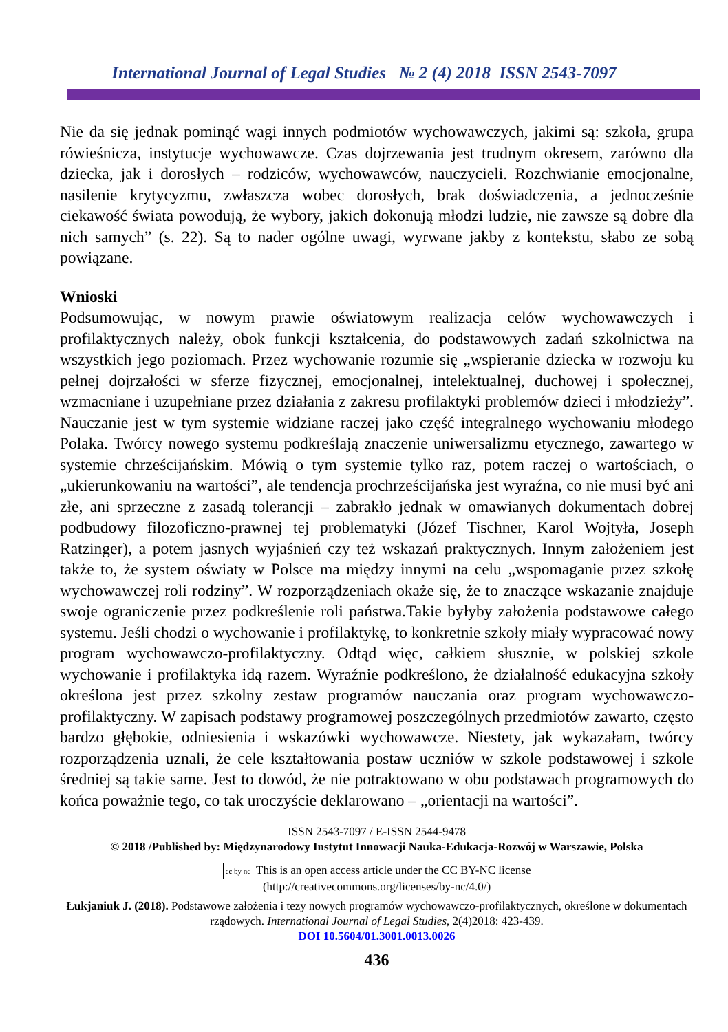International Journal of Legal Studies № 2 (4) 2018 ISSN 2543-7097
Nie da się jednak pominąć wagi innych podmiotów wychowawczych, jakimi są: szkoła, grupa rówieśnicza, instytucje wychowawcze. Czas dojrzewania jest trudnym okresem, zarówno dla dziecka, jak i dorosłych – rodziców, wychowawców, nauczycieli. Rozchwianie emocjonalne, nasilenie krytycyzmu, zwłaszcza wobec dorosłych, brak doświadczenia, a jednocześnie ciekawość świata powodują, że wybory, jakich dokonują młodzi ludzie, nie zawsze są dobre dla nich samych” (s. 22). Są to nader ogólne uwagi, wyrwane jakby z kontekstu, słabo ze sobą powiązane.
Wnioski
Podsumowując, w nowym prawie oświatowym realizacja celów wychowawczych i profilaktycznych należy, obok funkcji kształcenia, do podstawowych zadań szkolnictwa na wszystkich jego poziomach. Przez wychowanie rozumie się „wspieranie dziecka w rozwoju ku pełnej dojrzałości w sferze fizycznej, emocjonalnej, intelektualnej, duchowej i społecznej, wzmacniane i uzupełniane przez działania z zakresu profilaktyki problemów dzieci i młodzieży”. Nauczanie jest w tym systemie widziane raczej jako część integralnego wychowaniu młodego Polaka. Twórcy nowego systemu podkreślają znaczenie uniwersalizmu etycznego, zawartego w systemie chrześcijańskim. Mówią o tym systemie tylko raz, potem raczej o wartościach, o „ukierunkowaniu na wartości”, ale tendencja prochrześcijańska jest wyraźna, co nie musi być ani złe, ani sprzeczne z zasadą tolerancji – zabrakło jednak w omawianych dokumentach dobrej podbudowy filozoficzno-prawnej tej problematyki (Józef Tischner, Karol Wojtyła, Joseph Ratzinger), a potem jasnych wyjaśnień czy też wskazań praktycznych. Innym założeniem jest także to, że system oświaty w Polsce ma między innymi na celu „wspomaganie przez szkołę wychowawczej roli rodziny”. W rozporządzeniach okaże się, że to znaczące wskazanie znajduje swoje ograniczenie przez podkreślenie roli państwa.Takie byłyby założenia podstawowe całego systemu. Jeśli chodzi o wychowanie i profilaktykę, to konkretnie szkoły miały wypracować nowy program wychowawczo-profilaktyczny. Odtąd więc, całkiem słusznie, w polskiej szkole wychowanie i profilaktyka idą razem. Wyraźnie podkreślono, że działalność edukacyjna szkoły określona jest przez szkolny zestaw programów nauczania oraz program wychowawczo-profilaktyczny. W zapisach podstawy programowej poszczególnych przedmiotów zawarto, często bardzo głębokie, odniesienia i wskazówki wychowawcze. Niestety, jak wykazałam, twórcy rozporządzenia uznali, że cele kształtowania postaw uczniów w szkole podstawowej i szkole średniej są takie same. Jest to dowód, że nie potraktowano w obu podstawach programowych do końca poważnie tego, co tak uroczyście deklarowano – „orientacji na wartości”.
ISSN 2543-7097 / E-ISSN 2544-9478
© 2018 /Published by: Międzynarodowy Instytut Innowacji Nauka-Edukacja-Rozwój w Warszawie, Polska
cc by nc This is an open access article under the CC BY-NC license
(http://creativecommons.org/licenses/by-nc/4.0/)
Łukjaniuk J. (2018). Podstawowe założenia i tezy nowych programów wychowawczo-profilaktycznych, określone w dokumentach rządowych. International Journal of Legal Studies, 2(4)2018: 423-439.
DOI 10.5604/01.3001.0013.0026
436